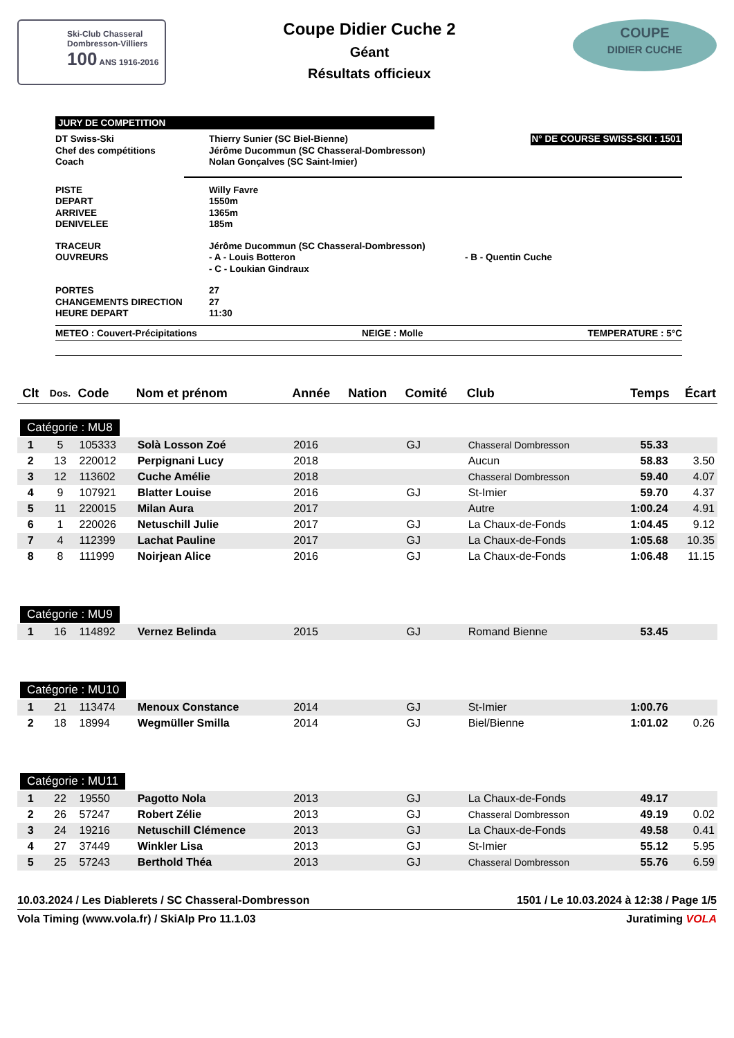Ski-Club Chasseral
Dombresson-Villiers
100 ANS 1916-2016
Coupe Didier Cuche 2
Géant
Résultats officieux
COUPE
DIDIER CUCHE
JURY DE COMPETITION
DT Swiss-Ski Thierry Sunier (SC Biel-Bienne)
Chef des compétitions Jérôme Ducommun (SC Chasseral-Dombresson)
Coach Nolan Gonçalves (SC Saint-Imier)
N° DE COURSE SWISS-SKI : 1501
PISTE Willy Favre
DEPART 1550m
ARRIVEE 1365m
DENIVELEE 185m
TRACEUR Jérôme Ducommun (SC Chasseral-Dombresson)
OUVREURS - A - Louis Botteron - B - Quentin Cuche
- C - Loukian Gindraux
PORTES 27
CHANGEMENTS DIRECTION 27
HEURE DEPART 11:30
METEO : Couvert-Précipitations NEIGE : Molle TEMPERATURE : 5°C
| Clt | Dos. | Code | Nom et prénom | Année | Nation | Comité | Club | Temps | Écart |
| --- | --- | --- | --- | --- | --- | --- | --- | --- | --- |
| Catégorie : MU8 | | | | | | | | | |
| 1 | 5 | 105333 | Solà Losson Zoé | 2016 | | GJ | Chasseral Dombresson | 55.33 | |
| 2 | 13 | 220012 | Perpignani Lucy | 2018 | | | Aucun | 58.83 | 3.50 |
| 3 | 12 | 113602 | Cuche Amélie | 2018 | | | Chasseral Dombresson | 59.40 | 4.07 |
| 4 | 9 | 107921 | Blatter Louise | 2016 | | GJ | St-Imier | 59.70 | 4.37 |
| 5 | 11 | 220015 | Milan Aura | 2017 | | | Autre | 1:00.24 | 4.91 |
| 6 | 1 | 220026 | Netuschill Julie | 2017 | | GJ | La Chaux-de-Fonds | 1:04.45 | 9.12 |
| 7 | 4 | 112399 | Lachat Pauline | 2017 | | GJ | La Chaux-de-Fonds | 1:05.68 | 10.35 |
| 8 | 8 | 111999 | Noirjean Alice | 2016 | | GJ | La Chaux-de-Fonds | 1:06.48 | 11.15 |
| Catégorie : MU9 | | | | | | | | | |
| 1 | 16 | 114892 | Vernez Belinda | 2015 | | GJ | Romand Bienne | 53.45 | |
| Catégorie : MU10 | | | | | | | | | |
| 1 | 21 | 113474 | Menoux Constance | 2014 | | GJ | St-Imier | 1:00.76 | |
| 2 | 18 | 18994 | Wegmüller Smilla | 2014 | | GJ | Biel/Bienne | 1:01.02 | 0.26 |
| Catégorie : MU11 | | | | | | | | | |
| 1 | 22 | 19550 | Pagotto Nola | 2013 | | GJ | La Chaux-de-Fonds | 49.17 | |
| 2 | 26 | 57247 | Robert Zélie | 2013 | | GJ | Chasseral Dombresson | 49.19 | 0.02 |
| 3 | 24 | 19216 | Netuschill Clémence | 2013 | | GJ | La Chaux-de-Fonds | 49.58 | 0.41 |
| 4 | 27 | 37449 | Winkler Lisa | 2013 | | GJ | St-Imier | 55.12 | 5.95 |
| 5 | 25 | 57243 | Berthold Théa | 2013 | | GJ | Chasseral Dombresson | 55.76 | 6.59 |
10.03.2024 / Les Diablerets / SC Chasseral-Dombresson 1501 / Le 10.03.2024 à 12:38 / Page 1/5
Vola Timing (www.vola.fr) / SkiAlp Pro 11.1.03 Juratiming VOLA